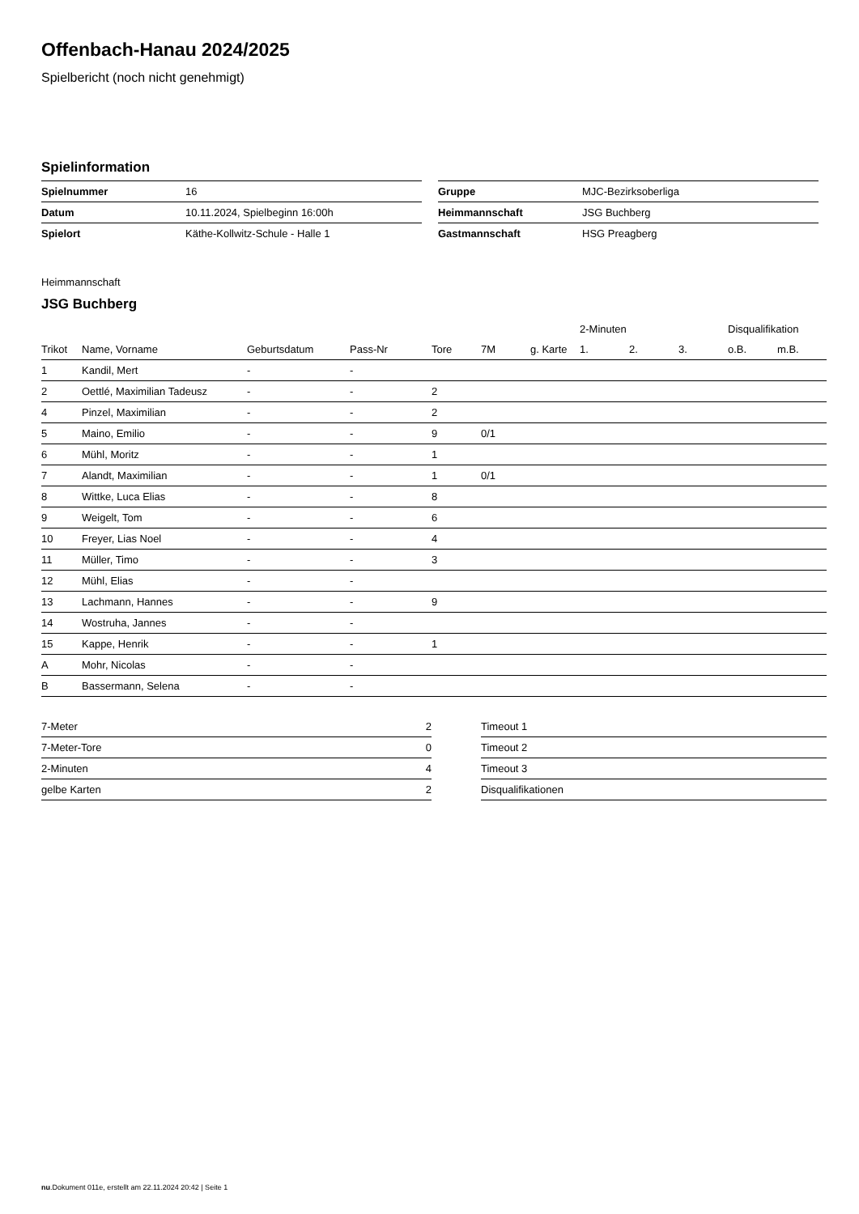Offenbach-Hanau 2024/2025
Spielbericht (noch nicht genehmigt)
Spielinformation
| Spielnummer | 16 |
| Datum | 10.11.2024, Spielbeginn 16:00h |
| Spielort | Käthe-Kollwitz-Schule - Halle 1 |
| Gruppe | MJC-Bezirksoberliga |
| Heimmannschaft | JSG Buchberg |
| Gastmannschaft | HSG Preagberg |
Heimmannschaft
JSG Buchberg
| | | | | | | | 2-Minuten | | | Disqualifikation | |
| --- | --- | --- | --- | --- | --- | --- | --- | --- | --- | --- | --- |
| Trikot | Name, Vorname | Geburtsdatum | Pass-Nr | Tore | 7M | g. Karte | 1. | 2. | 3. | o.B. | m.B. |
| 1 | Kandil, Mert | - | - | | | | | | | | |
| 2 | Oettlé, Maximilian Tadeusz | - | - | 2 | | | | | | | |
| 4 | Pinzel, Maximilian | - | - | 2 | | | | | | | |
| 5 | Maino, Emilio | - | - | 9 | 0/1 | | | | | | |
| 6 | Mühl, Moritz | - | - | 1 | | | | | | | |
| 7 | Alandt, Maximilian | - | - | 1 | 0/1 | | | | | | |
| 8 | Wittke, Luca Elias | - | - | 8 | | | | | | | |
| 9 | Weigelt, Tom | - | - | 6 | | | | | | | |
| 10 | Freyer, Lias Noel | - | - | 4 | | | | | | | |
| 11 | Müller, Timo | - | - | 3 | | | | | | | |
| 12 | Mühl, Elias | - | - | | | | | | | | |
| 13 | Lachmann, Hannes | - | - | 9 | | | | | | | |
| 14 | Wostruha, Jannes | - | - | | | | | | | | |
| 15 | Kappe, Henrik | - | - | 1 | | | | | | | |
| A | Mohr, Nicolas | - | - | | | | | | | | |
| B | Bassermann, Selena | - | - | | | | | | | | |
| 7-Meter | 2 |
| 7-Meter-Tore | 0 |
| 2-Minuten | 4 |
| gelbe Karten | 2 |
| Timeout 1 |
| Timeout 2 |
| Timeout 3 |
| Disqualifikationen |
nu.Dokument 011e, erstellt am 22.11.2024 20:42 | Seite 1